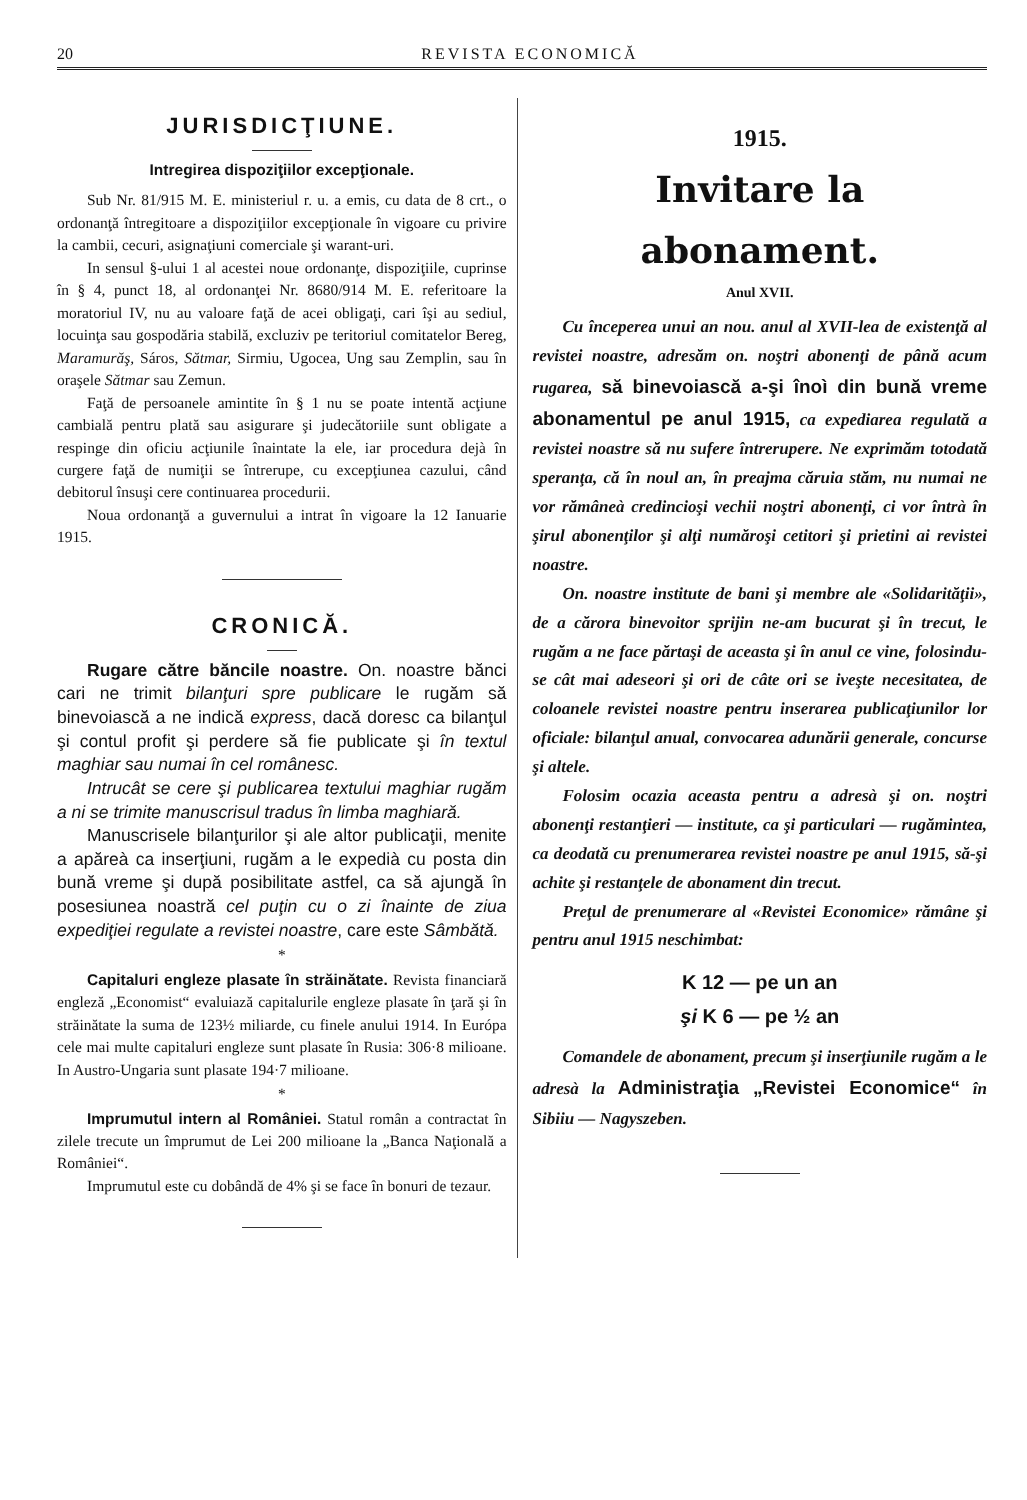20 REVISTA ECONOMICĂ
JURISDICŢIUNE.
Intregirea dispoziţiilor excepţionale.
Sub Nr. 81/915 M. E. ministeriul r. u. a emis, cu data de 8 crt., o ordonanţă întregitoare a dispoziţiilor excepţionale în vigoare cu privire la cambii, cecuri, asignaţiuni comerciale şi warant-uri.
In sensul §-ului 1 al acestei noue ordonanţe, dispoziţiile, cuprinse în § 4, punct 18, al ordonanţei Nr. 8680/914 M. E. referitoare la moratoriul IV, nu au valoare faţă de acei obligaţi, cari îşi au sediul, locuinţa sau gospodăria stabilă, excluziv pe teritoriul comitatelor Bereg, Maramurăş, Sáros, Sătmar, Sirmiu, Ugocea, Ung sau Zemplin, sau în oraşele Sătmar sau Zemun.
Faţă de persoanele amintite în § 1 nu se poate intentă acţiune cambială pentru plată sau asigurare şi judecătoriile sunt obligate a respinge din oficiu acţiunile înaintate la ele, iar procedura dejà în curgere faţă de numiţii se întrerupe, cu excepţiunea cazului, când debitorul însuşi cere continuarea procedurii.
Noua ordonanţă a guvernului a intrat în vigoare la 12 Ianuarie 1915.
CRONICĂ.
Rugare către băncile noastre. On. noastre bănci cari ne trimit bilanţuri spre publicare le rugăm să binevoiască a ne indică express, dacă doresc ca bilanţul şi contul profit şi perdere să fie publicate şi în textul maghiar sau numai în cel românesc.
Intrucât se cere şi publicarea textului maghiar rugăm a ni se trimite manuscrisul tradus în limba maghiară.
Manuscrisele bilanţurilor şi ale altor publicaţii, menite a apăreà ca inserţiuni, rugăm a le expedià cu posta din bună vreme şi după posibilitate astfel, ca să ajungă în posesiunea noastră cel puţin cu o zi înainte de ziua expediţiei regulate a revistei noastre, care este Sâmbătă.
*
Capitaluri engleze plasate în străinătate. Revista financiară engleză „Economist“ evaluiază capitalurile engleze plasate în ţară şi în străinătate la suma de 123½ miliarde, cu finele anului 1914. In Európa cele mai multe capitaluri engleze sunt plasate în Rusia: 306·8 milioane. In Austro-Ungaria sunt plasate 194·7 milioane.
*
Imprumutul intern al României. Statul român a contractat în zilele trecute un împrumut de Lei 200 milioane la „Banca Naţională a României“.
Imprumutul este cu dobândă de 4% şi se face în bonuri de tezaur.
1915.
Invitare la abonament.
Anul XVII.
Cu începerea unui an nou. anul al XVII-lea de existenţă al revistei noastre, adresăm on. noştri abonenţi de până acum rugarea, să binevoiască a-şi înoì din bună vreme abonamentul pe anul 1915, ca expediarea regulată a revistei noastre să nu sufere întrerupere. Ne exprimăm totodată speranţa, că în noul an, în preajma căruia stăm, nu numai ne vor rămâneà credincioşi vechii noştri abonenţi, ci vor întrà în şirul abonenţilor şi alţi număroşi cetitori şi prietini ai revistei noastre.
On. noastre institute de bani şi membre ale «Solidarităţii», de a cărora binevoitor sprijin ne-am bucurat şi în trecut, le rugăm a ne face părtaşi de aceasta şi în anul ce vine, folosindu-se cât mai adeseori şi ori de câte ori se iveşte necesitatea, de coloanele revistei noastre pentru inserarea publicaţiunilor lor oficiale: bilanţul anual, convocarea adunării generale, concurse şi altele.
Folosim ocazia aceasta pentru a adresà şi on. noştri abonenţi restanţieri — institute, ca şi particulari — rugămintea, ca deodată cu prenumerarea revistei noastre pe anul 1915, să-şi achite şi restanţele de abonament din trecut.
Preţul de prenumerare al «Revistei Economice» rămâne şi pentru anul 1915 neschimbat:
K 12 — pe un an
şi K 6 — pe ½ an
Comandele de abonament, precum şi inserţiunile rugăm a le adresà la Administraţia „Revistei Economice“ în Sibiiu — Nagyszeben.